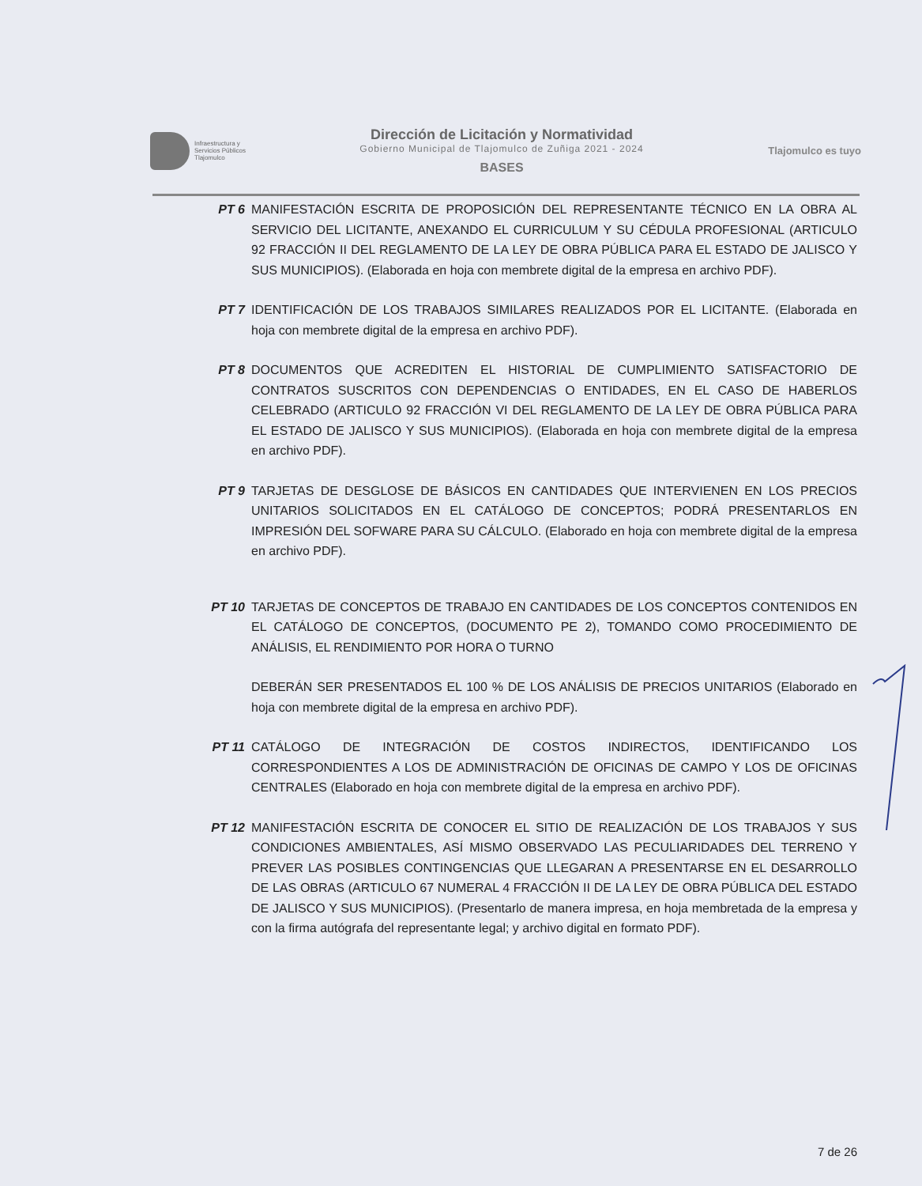Infraestructura y
Servicios Públicos
Tlajomulco
Dirección de Licitación y Normatividad
Gobierno Municipal de Tlajomulco de Zuñiga 2021 - 2024
BASES
Tlajomulco es tuyo
PT 6 MANIFESTACIÓN ESCRITA DE PROPOSICIÓN DEL REPRESENTANTE TÉCNICO EN LA OBRA AL SERVICIO DEL LICITANTE, ANEXANDO EL CURRICULUM Y SU CÉDULA PROFESIONAL (ARTICULO 92 FRACCIÓN II DEL REGLAMENTO DE LA LEY DE OBRA PÚBLICA PARA EL ESTADO DE JALISCO Y SUS MUNICIPIOS). (Elaborada en hoja con membrete digital de la empresa en archivo PDF).
PT 7 IDENTIFICACIÓN DE LOS TRABAJOS SIMILARES REALIZADOS POR EL LICITANTE. (Elaborada en hoja con membrete digital de la empresa en archivo PDF).
PT 8 DOCUMENTOS QUE ACREDITEN EL HISTORIAL DE CUMPLIMIENTO SATISFACTORIO DE CONTRATOS SUSCRITOS CON DEPENDENCIAS O ENTIDADES, EN EL CASO DE HABERLOS CELEBRADO (ARTICULO 92 FRACCIÓN VI DEL REGLAMENTO DE LA LEY DE OBRA PÚBLICA PARA EL ESTADO DE JALISCO Y SUS MUNICIPIOS). (Elaborada en hoja con membrete digital de la empresa en archivo PDF).
PT 9 TARJETAS DE DESGLOSE DE BÁSICOS EN CANTIDADES QUE INTERVIENEN EN LOS PRECIOS UNITARIOS SOLICITADOS EN EL CATÁLOGO DE CONCEPTOS; PODRÁ PRESENTARLOS EN IMPRESIÓN DEL SOFWARE PARA SU CÁLCULO. (Elaborado en hoja con membrete digital de la empresa en archivo PDF).
PT 10 TARJETAS DE CONCEPTOS DE TRABAJO EN CANTIDADES DE LOS CONCEPTOS CONTENIDOS EN EL CATÁLOGO DE CONCEPTOS, (DOCUMENTO PE 2), TOMANDO COMO PROCEDIMIENTO DE ANÁLISIS, EL RENDIMIENTO POR HORA O TURNO
DEBERÁN SER PRESENTADOS EL 100 % DE LOS ANÁLISIS DE PRECIOS UNITARIOS (Elaborado en hoja con membrete digital de la empresa en archivo PDF).
PT 11 CATÁLOGO DE INTEGRACIÓN DE COSTOS INDIRECTOS, IDENTIFICANDO LOS CORRESPONDIENTES A LOS DE ADMINISTRACIÓN DE OFICINAS DE CAMPO Y LOS DE OFICINAS CENTRALES (Elaborado en hoja con membrete digital de la empresa en archivo PDF).
PT 12 MANIFESTACIÓN ESCRITA DE CONOCER EL SITIO DE REALIZACIÓN DE LOS TRABAJOS Y SUS CONDICIONES AMBIENTALES, ASÍ MISMO OBSERVADO LAS PECULIARIDADES DEL TERRENO Y PREVER LAS POSIBLES CONTINGENCIAS QUE LLEGARAN A PRESENTARSE EN EL DESARROLLO DE LAS OBRAS (ARTICULO 67 NUMERAL 4 FRACCIÓN II DE LA LEY DE OBRA PÚBLICA DEL ESTADO DE JALISCO Y SUS MUNICIPIOS). (Presentarlo de manera impresa, en hoja membretada de la empresa y con la firma autógrafa del representante legal; y archivo digital en formato PDF).
7 de 26